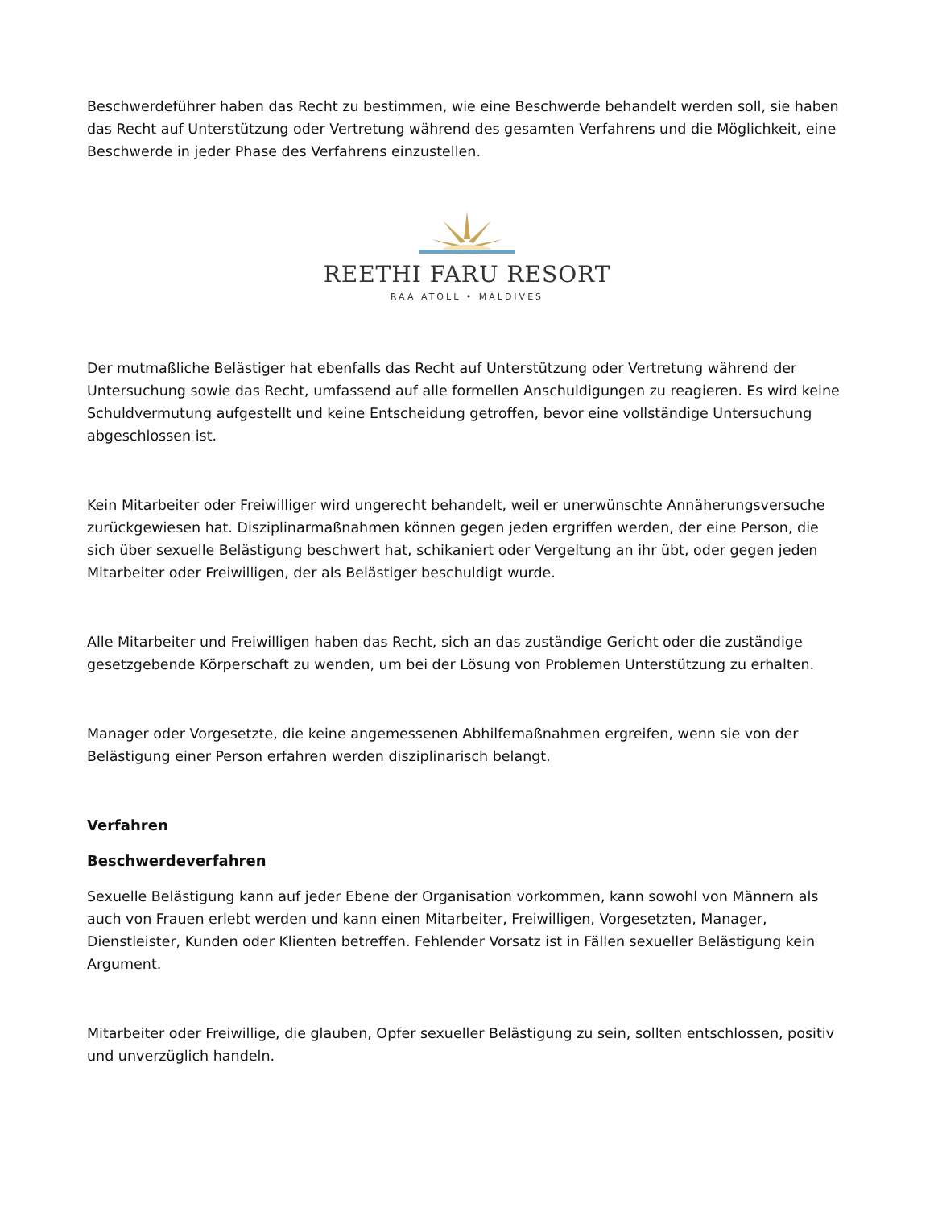Beschwerdeführer haben das Recht zu bestimmen, wie eine Beschwerde behandelt werden soll, sie haben das Recht auf Unterstützung oder Vertretung während des gesamten Verfahrens und die Möglichkeit, eine Beschwerde in jeder Phase des Verfahrens einzustellen.
REETHI FARU RESORT
RAA ATOLL • MALDIVES
Der mutmaßliche Belästiger hat ebenfalls das Recht auf Unterstützung oder Vertretung während der Untersuchung sowie das Recht, umfassend auf alle formellen Anschuldigungen zu reagieren. Es wird keine Schuldvermutung aufgestellt und keine Entscheidung getroffen, bevor eine vollständige Untersuchung abgeschlossen ist.
Kein Mitarbeiter oder Freiwilliger wird ungerecht behandelt, weil er unerwünschte Annäherungsversuche zurückgewiesen hat. Disziplinarmaßnahmen können gegen jeden ergriffen werden, der eine Person, die sich über sexuelle Belästigung beschwert hat, schikaniert oder Vergeltung an ihr übt, oder gegen jeden Mitarbeiter oder Freiwilligen, der als Belästiger beschuldigt wurde.
Alle Mitarbeiter und Freiwilligen haben das Recht, sich an das zuständige Gericht oder die zuständige gesetzgebende Körperschaft zu wenden, um bei der Lösung von Problemen Unterstützung zu erhalten.
Manager oder Vorgesetzte, die keine angemessenen Abhilfemaßnahmen ergreifen, wenn sie von der Belästigung einer Person erfahren werden disziplinarisch belangt.
Verfahren
Beschwerdeverfahren
Sexuelle Belästigung kann auf jeder Ebene der Organisation vorkommen, kann sowohl von Männern als auch von Frauen erlebt werden und kann einen Mitarbeiter, Freiwilligen, Vorgesetzten, Manager, Dienstleister, Kunden oder Klienten betreffen. Fehlender Vorsatz ist in Fällen sexueller Belästigung kein Argument.
Mitarbeiter oder Freiwillige, die glauben, Opfer sexueller Belästigung zu sein, sollten entschlossen, positiv und unverzüglich handeln.